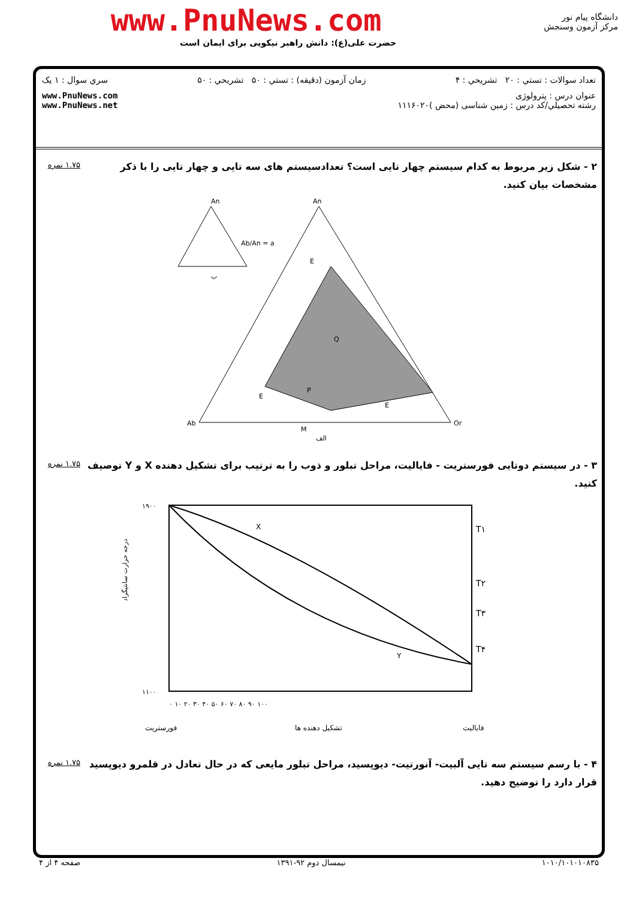www.PnuNews.com
حضرت علی(ع): دانش راهبر نیکویی برای ایمان است
دانشگاه پیام نور
مرکز آزمون وسنجش
تعداد سوالات : تستي : ۲۰ تشريحي : ۴ زمان آزمون (دقيقه) : تستي : ۵۰ تشريحي : ۵۰ سري سوال : ۱ يک
عنوان درس : پترولوژی
رشته تحصيلي/کد درس : زمین شناسی (محض )۱۱۱۶۰۲۰ www.PnuNews.com
www.PnuNews.net
۲ - شکل زیر مربوط به کدام سیستم چهار تایی است؟ تعدادسیستم های سه تایی و چهار تایی را با ذکر مشخصات بیان کنید. ۱.۷۵ نمره
An
An
Ab
Or
M
Ab/An = a
ب
الف
E
E
E
Q
P
۳ - در سیستم دوتایی فورستریت - فایالیت، مراحل تبلور و ذوب را به ترتیب برای تشکیل دهنده X و Y توصیف کنید. ۱.۷۵ نمره
۱۹۰۰
۱۱۰۰
T۱
T۲
T۳
T۴
X
Y
۰ ۱۰ ۲۰ ۳۰ ۴۰ ۵۰ ۶۰ ۷۰ ۸۰ ۹۰ ۱۰۰
فورستریت
تشکیل دهنده ها
فایالیت
درجه حرارت سانتیگراد
۴ - با رسم سیستم سه تایی آلبیت- آنورتیت- دیوپسید، مراحل تبلور مایعی که در حال تعادل در قلمرو دیوپسید قرار دارد را توضیح دهید. ۱.۷۵ نمره
۱۰۱۰/۱۰۱۰۱۰۸۳۵ نیمسال دوم ۹۲-۱۳۹۱ صفحه ۴ از ۴